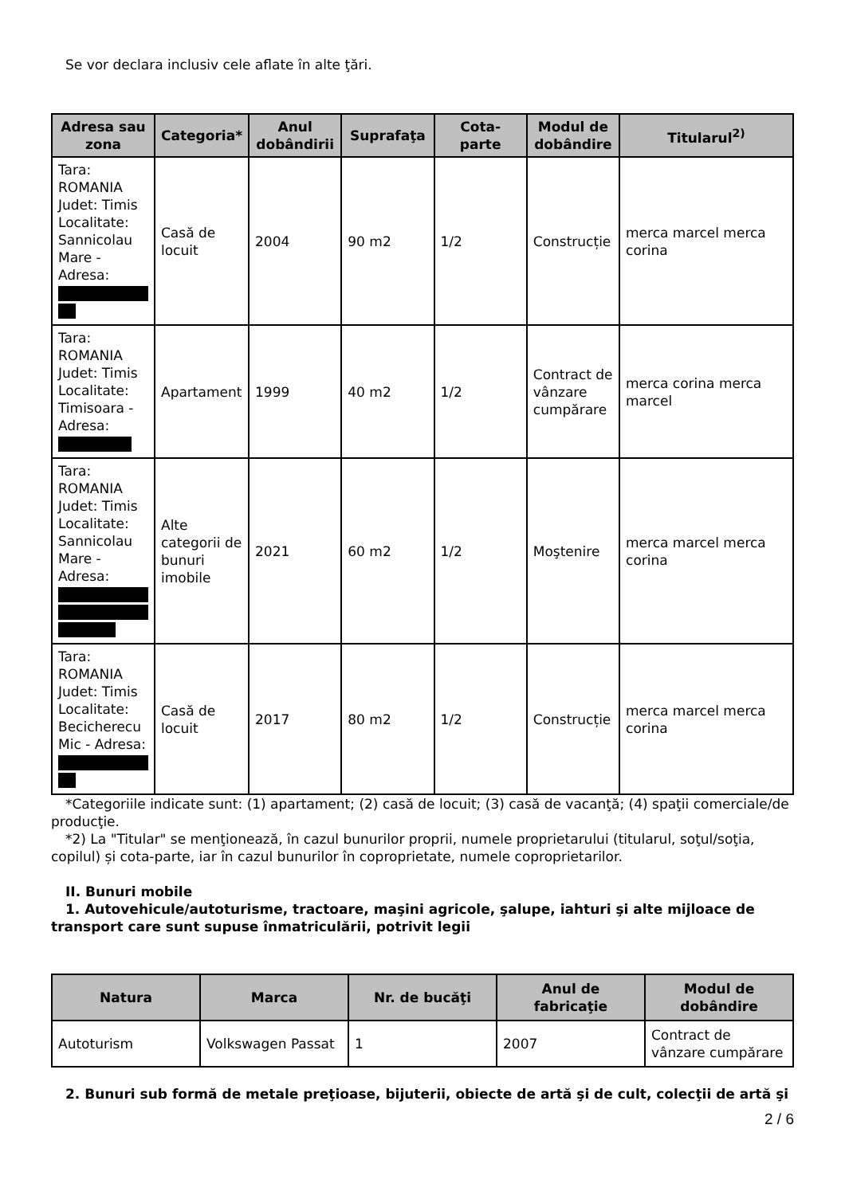Se vor declara inclusiv cele aflate în alte ţări.
| Adresa sau zona | Categoria* | Anul dobândirii | Suprafaţa | Cota-parte | Modul de dobândire | Titularul<sup>2)</sup> |
| --- | --- | --- | --- | --- | --- | --- |
| Tara: ROMANIA Judet: Timis Localitate: Sannicolau Mare - Adresa: | Casă de locuit | 2004 | 90 m2 | 1/2 | Construcție | merca marcel merca corina |
| Tara: ROMANIA Judet: Timis Localitate: Timisoara - Adresa: | Apartament | 1999 | 40 m2 | 1/2 | Contract de vânzare cumpărare | merca corina merca marcel |
| Tara: ROMANIA Judet: Timis Localitate: Sannicolau Mare - Adresa: | Alte categorii de bunuri imobile | 2021 | 60 m2 | 1/2 | Moştenire | merca marcel merca corina |
| Tara: ROMANIA Judet: Timis Localitate: Becicherecu Mic - Adresa: | Casă de locuit | 2017 | 80 m2 | 1/2 | Construcție | merca marcel merca corina |
*Categoriile indicate sunt: (1) apartament; (2) casă de locuit; (3) casă de vacanţă; (4) spaţii comerciale/de producţie.
*2) La "Titular" se menţionează, în cazul bunurilor proprii, numele proprietarului (titularul, soţul/soţia, copilul) și cota-parte, iar în cazul bunurilor în coproprietate, numele coproprietarilor.
II. Bunuri mobile
1. Autovehicule/autoturisme, tractoare, maşini agricole, şalupe, iahturi şi alte mijloace de transport care sunt supuse înmatriculării, potrivit legii
| Natura | Marca | Nr. de bucăţi | Anul de fabricaţie | Modul de dobândire |
| --- | --- | --- | --- | --- |
| Autoturism | Volkswagen Passat | 1 | 2007 | Contract de vânzare cumpărare |
2. Bunuri sub formă de metale preţioase, bijuterii, obiecte de artă şi de cult, colecţii de artă şi
2 / 6